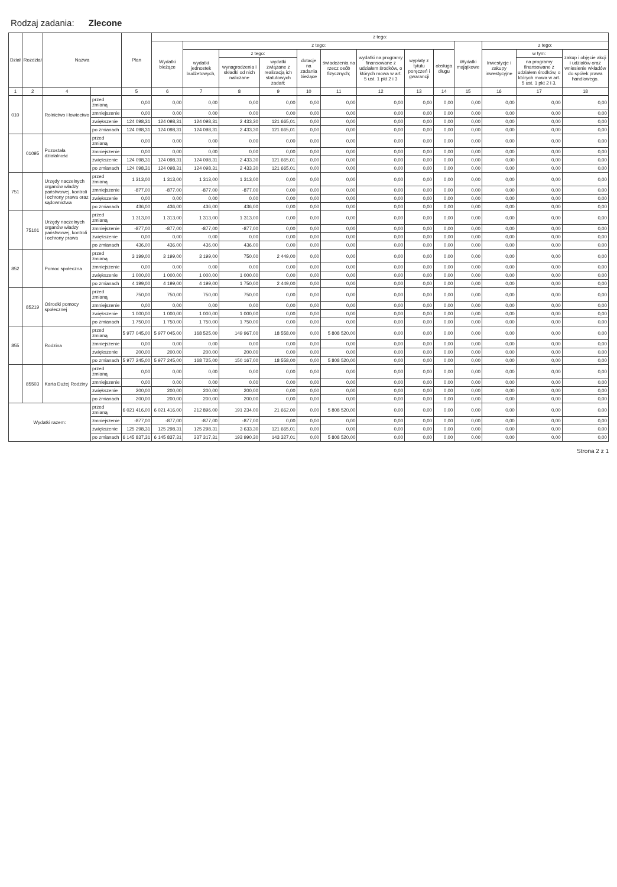Rodzaj zadania: Zlecone
| Dział | Rozdział | Nazwa | | Plan | z tego: | | | | | | | | | | | | |
| --- | --- | --- | --- | --- | --- | --- | --- | --- | --- | --- | --- | --- | --- | --- | --- | --- | --- |
| | | | | | Wydatki bieżące | z tego: | | | | | | | | Wydatki majątkowe | z tego: | | |
| | | | | | | wydatki jednostek budżetowych, | z tego: | | dotacje na zadania bieżące | świadczenia na rzecz osób fizycznych; | wydatki na programy finansowane z udziałem środków, o których mowa w art. 5 ust. 1 pkt 2 i 3 | wypłaty z tytułu poręczeń i gwarancji | obsługa długu | | Inwestycje i zakupy inwestycyjne | w tym: | zakup i objęcie akcji i udziałów oraz wniesienie wkładów do spółek prawa handlowego. |
| | | | | | | | wynagrodzenia i składki od nich naliczane | wydatki związane z realizacją ich statutowych zadań; | | | | | | | | na programy finansowane z udziałem środków, o których mowa w art. 5 ust. 1 pkt 2 i 3, | |
| 1 | 2 | 4 | | 5 | 6 | 7 | 8 | 9 | 10 | 11 | 12 | 13 | 14 | 15 | 16 | 17 | 18 |
| 010 | | Rolnictwo i łowiectwo | przed zmianą | 0,00 | 0,00 | 0,00 | 0,00 | 0,00 | 0,00 | 0,00 | 0,00 | 0,00 | 0,00 | 0,00 | 0,00 | 0,00 | 0,00 |
| | | | zmniejszenie | 0,00 | 0,00 | 0,00 | 0,00 | 0,00 | 0,00 | 0,00 | 0,00 | 0,00 | 0,00 | 0,00 | 0,00 | 0,00 | 0,00 |
| | | | zwiększenie | 124 098,31 | 124 098,31 | 124 098,31 | 2 433,30 | 121 665,01 | 0,00 | 0,00 | 0,00 | 0,00 | 0,00 | 0,00 | 0,00 | 0,00 | 0,00 |
| | | | po zmianach | 124 098,31 | 124 098,31 | 124 098,31 | 2 433,30 | 121 665,01 | 0,00 | 0,00 | 0,00 | 0,00 | 0,00 | 0,00 | 0,00 | 0,00 | 0,00 |
| | 01095 | Pozostała działalność | przed zmianą | 0,00 | 0,00 | 0,00 | 0,00 | 0,00 | 0,00 | 0,00 | 0,00 | 0,00 | 0,00 | 0,00 | 0,00 | 0,00 | 0,00 |
| | | | zmniejszenie | 0,00 | 0,00 | 0,00 | 0,00 | 0,00 | 0,00 | 0,00 | 0,00 | 0,00 | 0,00 | 0,00 | 0,00 | 0,00 | 0,00 |
| | | | zwiększenie | 124 098,31 | 124 098,31 | 124 098,31 | 2 433,30 | 121 665,01 | 0,00 | 0,00 | 0,00 | 0,00 | 0,00 | 0,00 | 0,00 | 0,00 | 0,00 |
| | | | po zmianach | 124 098,31 | 124 098,31 | 124 098,31 | 2 433,30 | 121 665,01 | 0,00 | 0,00 | 0,00 | 0,00 | 0,00 | 0,00 | 0,00 | 0,00 | 0,00 |
| 751 | | Urzędy naczelnych organów władzy państwowej, kontroli i ochrony prawa oraz sądownictwa | przed zmianą | 1 313,00 | 1 313,00 | 1 313,00 | 1 313,00 | 0,00 | 0,00 | 0,00 | 0,00 | 0,00 | 0,00 | 0,00 | 0,00 | 0,00 | 0,00 |
| | | | zmniejszenie | -877,00 | -877,00 | -877,00 | -877,00 | 0,00 | 0,00 | 0,00 | 0,00 | 0,00 | 0,00 | 0,00 | 0,00 | 0,00 | 0,00 |
| | | | zwiększenie | 0,00 | 0,00 | 0,00 | 0,00 | 0,00 | 0,00 | 0,00 | 0,00 | 0,00 | 0,00 | 0,00 | 0,00 | 0,00 | 0,00 |
| | | | po zmianach | 436,00 | 436,00 | 436,00 | 436,00 | 0,00 | 0,00 | 0,00 | 0,00 | 0,00 | 0,00 | 0,00 | 0,00 | 0,00 | 0,00 |
| | 75101 | Urzędy naczelnych organów władzy państwowej, kontroli i ochrony prawa | przed zmianą | 1 313,00 | 1 313,00 | 1 313,00 | 1 313,00 | 0,00 | 0,00 | 0,00 | 0,00 | 0,00 | 0,00 | 0,00 | 0,00 | 0,00 | 0,00 |
| | | | zmniejszenie | -877,00 | -877,00 | -877,00 | -877,00 | 0,00 | 0,00 | 0,00 | 0,00 | 0,00 | 0,00 | 0,00 | 0,00 | 0,00 | 0,00 |
| | | | zwiększenie | 0,00 | 0,00 | 0,00 | 0,00 | 0,00 | 0,00 | 0,00 | 0,00 | 0,00 | 0,00 | 0,00 | 0,00 | 0,00 | 0,00 |
| | | | po zmianach | 436,00 | 436,00 | 436,00 | 436,00 | 0,00 | 0,00 | 0,00 | 0,00 | 0,00 | 0,00 | 0,00 | 0,00 | 0,00 | 0,00 |
| 852 | | Pomoc społeczna | przed zmianą | 3 199,00 | 3 199,00 | 3 199,00 | 750,00 | 2 449,00 | 0,00 | 0,00 | 0,00 | 0,00 | 0,00 | 0,00 | 0,00 | 0,00 | 0,00 |
| | | | zmniejszenie | 0,00 | 0,00 | 0,00 | 0,00 | 0,00 | 0,00 | 0,00 | 0,00 | 0,00 | 0,00 | 0,00 | 0,00 | 0,00 | 0,00 |
| | | | zwiększenie | 1 000,00 | 1 000,00 | 1 000,00 | 1 000,00 | 0,00 | 0,00 | 0,00 | 0,00 | 0,00 | 0,00 | 0,00 | 0,00 | 0,00 | 0,00 |
| | | | po zmianach | 4 199,00 | 4 199,00 | 4 199,00 | 1 750,00 | 2 449,00 | 0,00 | 0,00 | 0,00 | 0,00 | 0,00 | 0,00 | 0,00 | 0,00 | 0,00 |
| | 85219 | Ośrodki pomocy społecznej | przed zmianą | 750,00 | 750,00 | 750,00 | 750,00 | 0,00 | 0,00 | 0,00 | 0,00 | 0,00 | 0,00 | 0,00 | 0,00 | 0,00 | 0,00 |
| | | | zmniejszenie | 0,00 | 0,00 | 0,00 | 0,00 | 0,00 | 0,00 | 0,00 | 0,00 | 0,00 | 0,00 | 0,00 | 0,00 | 0,00 | 0,00 |
| | | | zwiększenie | 1 000,00 | 1 000,00 | 1 000,00 | 1 000,00 | 0,00 | 0,00 | 0,00 | 0,00 | 0,00 | 0,00 | 0,00 | 0,00 | 0,00 | 0,00 |
| | | | po zmianach | 1 750,00 | 1 750,00 | 1 750,00 | 1 750,00 | 0,00 | 0,00 | 0,00 | 0,00 | 0,00 | 0,00 | 0,00 | 0,00 | 0,00 | 0,00 |
| 855 | | Rodzina | przed zmianą | 5 977 045,00 | 5 977 045,00 | 168 525,00 | 149 967,00 | 18 558,00 | 0,00 | 5 808 520,00 | 0,00 | 0,00 | 0,00 | 0,00 | 0,00 | 0,00 | 0,00 |
| | | | zmniejszenie | 0,00 | 0,00 | 0,00 | 0,00 | 0,00 | 0,00 | 0,00 | 0,00 | 0,00 | 0,00 | 0,00 | 0,00 | 0,00 | 0,00 |
| | | | zwiększenie | 200,00 | 200,00 | 200,00 | 200,00 | 0,00 | 0,00 | 0,00 | 0,00 | 0,00 | 0,00 | 0,00 | 0,00 | 0,00 | 0,00 |
| | | | po zmianach | 5 977 245,00 | 5 977 245,00 | 168 725,00 | 150 167,00 | 18 558,00 | 0,00 | 5 808 520,00 | 0,00 | 0,00 | 0,00 | 0,00 | 0,00 | 0,00 | 0,00 |
| | 85503 | Karta Dużej Rodziny | przed zmianą | 0,00 | 0,00 | 0,00 | 0,00 | 0,00 | 0,00 | 0,00 | 0,00 | 0,00 | 0,00 | 0,00 | 0,00 | 0,00 | 0,00 |
| | | | zmniejszenie | 0,00 | 0,00 | 0,00 | 0,00 | 0,00 | 0,00 | 0,00 | 0,00 | 0,00 | 0,00 | 0,00 | 0,00 | 0,00 | 0,00 |
| | | | zwiększenie | 200,00 | 200,00 | 200,00 | 200,00 | 0,00 | 0,00 | 0,00 | 0,00 | 0,00 | 0,00 | 0,00 | 0,00 | 0,00 | 0,00 |
| | | | po zmianach | 200,00 | 200,00 | 200,00 | 200,00 | 0,00 | 0,00 | 0,00 | 0,00 | 0,00 | 0,00 | 0,00 | 0,00 | 0,00 | 0,00 |
| Wydatki razem: | | | przed zmianą | 6 021 416,00 | 6 021 416,00 | 212 896,00 | 191 234,00 | 21 662,00 | 0,00 | 5 808 520,00 | 0,00 | 0,00 | 0,00 | 0,00 | 0,00 | 0,00 | 0,00 |
| | | | zmniejszenie | -877,00 | -877,00 | -877,00 | -877,00 | 0,00 | 0,00 | 0,00 | 0,00 | 0,00 | 0,00 | 0,00 | 0,00 | 0,00 | 0,00 |
| | | | zwiększenie | 125 298,31 | 125 298,31 | 125 298,31 | 3 633,30 | 121 665,01 | 0,00 | 0,00 | 0,00 | 0,00 | 0,00 | 0,00 | 0,00 | 0,00 | 0,00 |
| | | | po zmianach | 6 145 837,31 | 6 145 837,31 | 337 317,31 | 193 990,30 | 143 327,01 | 0,00 | 5 808 520,00 | 0,00 | 0,00 | 0,00 | 0,00 | 0,00 | 0,00 | 0,00 |
Strona 2 z 1